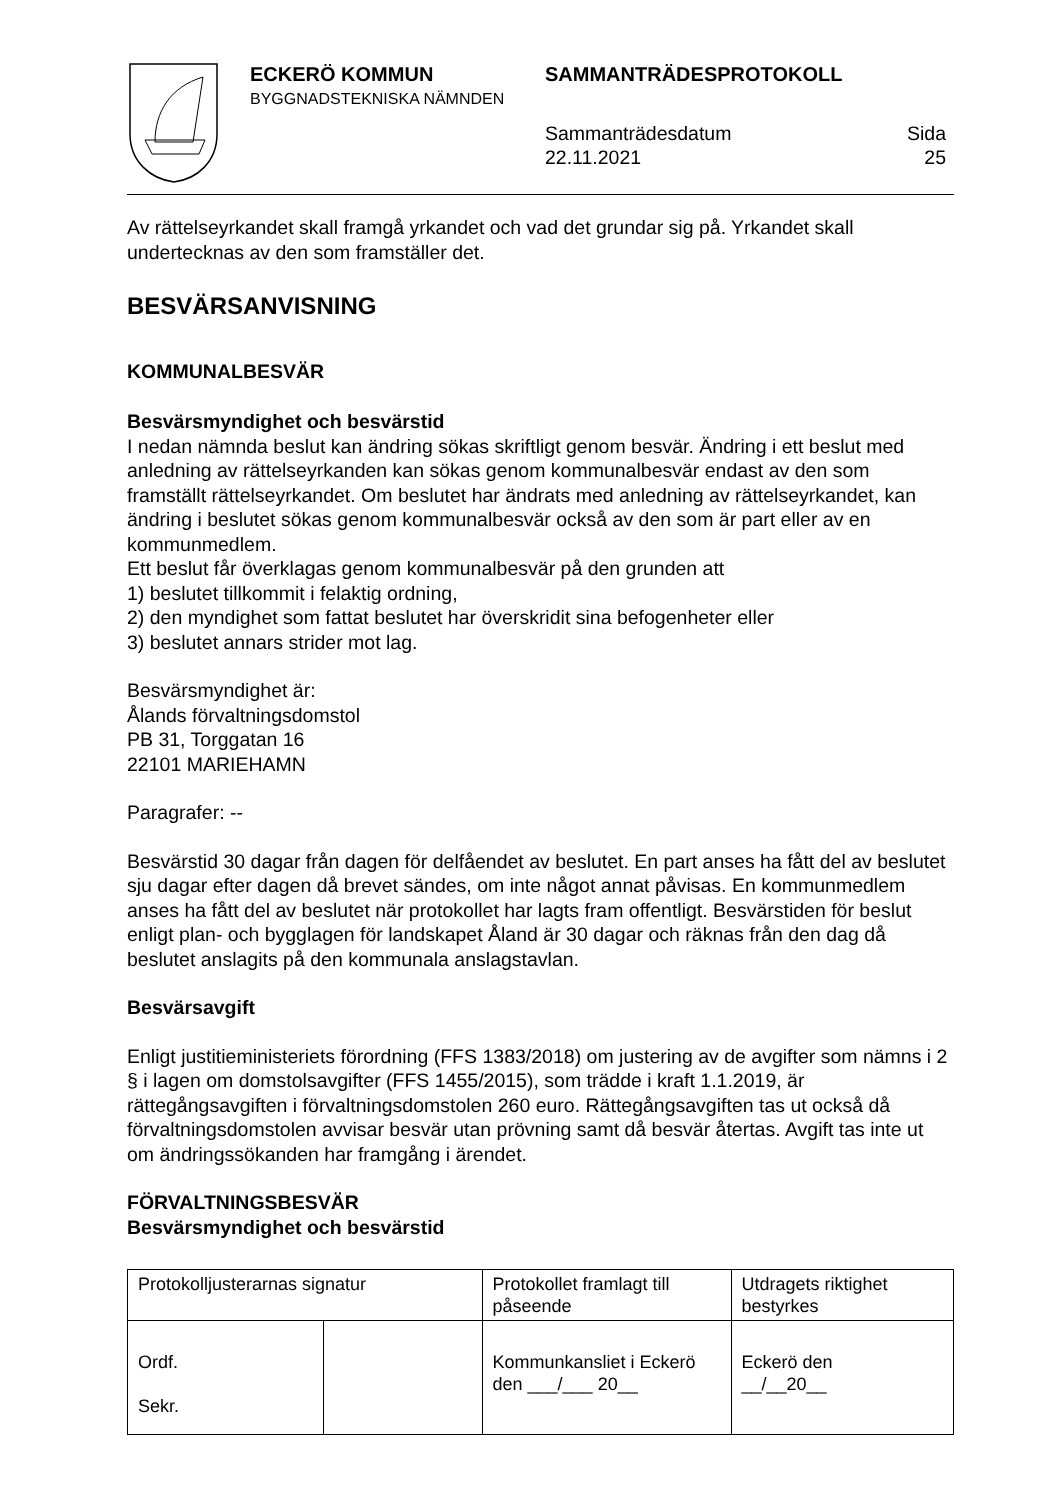ECKERÖ KOMMUN
BYGGNADSTEKNISKA NÄMNDEN
SAMMANTRÄDESPROTOKOLL
Sammanträdesdatum
22.11.2021
Sida
25
Av rättelseyrkandet skall framgå yrkandet och vad det grundar sig på. Yrkandet skall undertecknas av den som framställer det.
BESVÄRSANVISNING
KOMMUNALBESVÄR
Besvärsmyndighet och besvärstid
I nedan nämnda beslut kan ändring sökas skriftligt genom besvär. Ändring i ett beslut med anledning av rättelseyrkanden kan sökas genom kommunalbesvär endast av den som framställt rättelseyrkandet. Om beslutet har ändrats med anledning av rättelseyrkandet, kan ändring i beslutet sökas genom kommunalbesvär också av den som är part eller av en kommunmedlem.
Ett beslut får överklagas genom kommunalbesvär på den grunden att
1) beslutet tillkommit i felaktig ordning,
2) den myndighet som fattat beslutet har överskridit sina befogenheter eller
3) beslutet annars strider mot lag.
Besvärsmyndighet är:
Ålands förvaltningsdomstol
PB 31, Torggatan 16
22101 MARIEHAMN
Paragrafer: --
Besvärstid 30 dagar från dagen för delfåendet av beslutet. En part anses ha fått del av beslutet sju dagar efter dagen då brevet sändes, om inte något annat påvisas. En kommunmedlem anses ha fått del av beslutet när protokollet har lagts fram offentligt. Besvärstiden för beslut enligt plan- och bygglagen för landskapet Åland är 30 dagar och räknas från den dag då beslutet anslagits på den kommunala anslagstavlan.
Besvärsavgift
Enligt justitieministeriets förordning (FFS 1383/2018) om justering av de avgifter som nämns i 2 § i lagen om domstolsavgifter (FFS 1455/2015), som trädde i kraft 1.1.2019, är rättegångsavgiften i förvaltningsdomstolen 260 euro. Rättegångsavgiften tas ut också då förvaltningsdomstolen avvisar besvär utan prövning samt då besvär återtas. Avgift tas inte ut om ändringssökanden har framgång i ärendet.
FÖRVALTNINGSBESVÄR
Besvärsmyndighet och besvärstid
| Protokolljusterarnas signatur | | Protokollet framlagt till påseende | Utdragets riktighet bestyrkes |
| Ordf. Sekr. | | Kommunkansliet i Eckerö den ___/___ 20__ | Eckerö den __/__20__ |